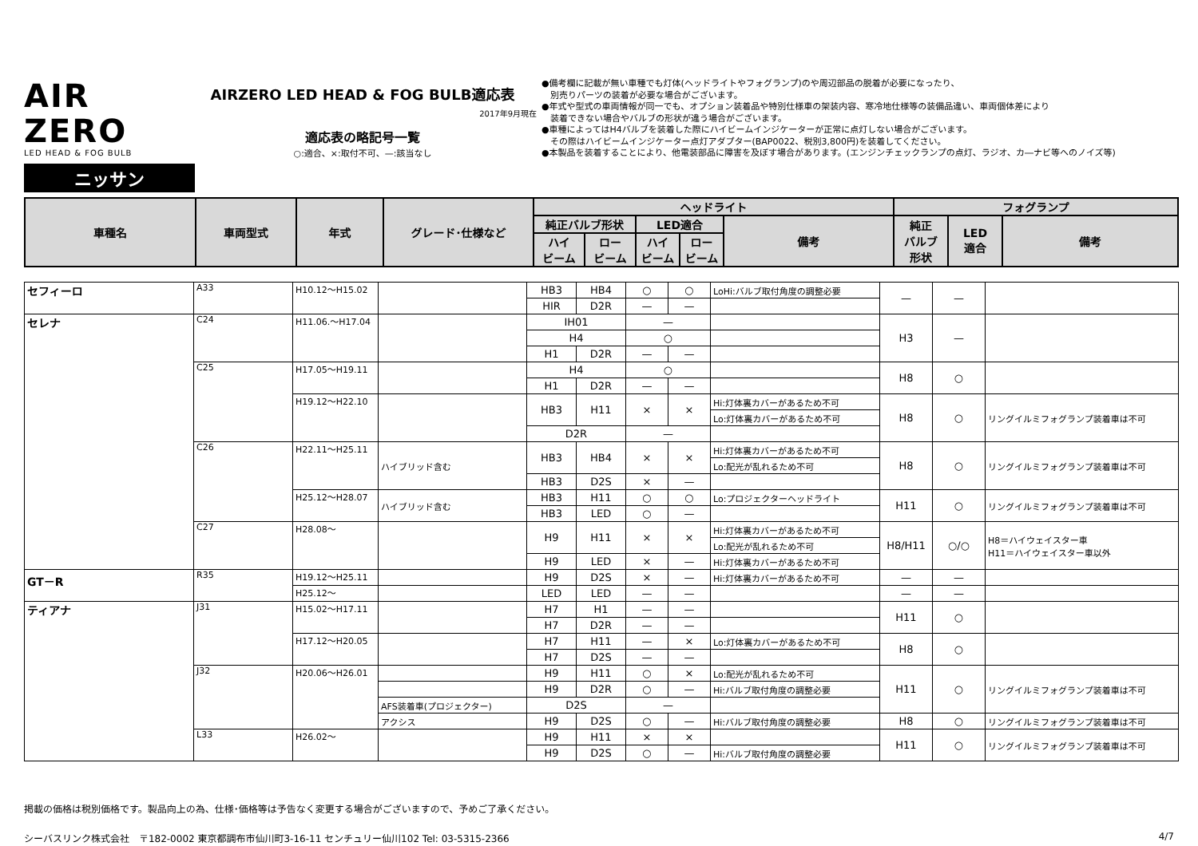AIR ZERO
LED HEAD & FOG BULB
ニッサン
AIRZERO LED HEAD & FOG BULB適応表
2017年9月現在
適応表の略記号一覧
○:適合、×:取付不可、—:該当なし
●備考欄に記載が無い車種でも灯体(ヘッドライトやフォグランプ)のや周辺部品の脱着が必要になったり、
　別売りパーツの装着が必要な場合がございます。
●年式や型式の車両情報が同一でも、オプション装着品や特別仕様車の架装内容、寒冷地仕様等の装備品違い、車両個体差により
　装着できない場合やバルブの形状が違う場合がございます。
●車種によってはH4バルブを装着した際にハイビームインジケーターが正常に点灯しない場合がございます。
　その際はハイビームインジケーター点灯アダプター(BAP0022、税別3,800円)を装着してください。
●本製品を装着することにより、他電装部品に障害を及ぼす場合があります。(エンジンチェックランプの点灯、ラジオ、カ―ナビ等へのノイズ等)
| 車種名 | 車両型式 | 年式 | グレード･仕様など | ヘッドライト | | | | | フォグランプ | | |
| --- | --- | --- | --- | --- | --- | --- | --- | --- | --- | --- | --- |
| | | | | 純正バルブ形状 | | LED適合 | | 備考 | 純正 バルブ 形状 | LED 適合 | 備考 |
| | | | | ハイ ビーム | ロー ビーム | ハイ ビーム | ロー ビーム | | | | |
| セフィーロ | A33 | H10.12～H15.02 | | HB3 | HB4 | ○ | ○ | LoHi:バルブ取付角度の調整必要 | — | — | |
| | | | | HIR | D2R | — | — | | | | |
| セレナ | C24 | H11.06.～H17.04 | | IH01 | | — | | | H3 | — | |
| | | | | H4 | | ○ | | | | | |
| | | | | H1 | D2R | — | — | | | | |
| | C25 | H17.05～H19.11 | | H4 | | ○ | | | H8 | ○ | |
| | | | | H1 | D2R | — | — | | | | |
| | | H19.12～H22.10 | | HB3 | H11 | × | × | Hi:灯体裏カバーがあるため不可 | H8 | ○ | リングイルミフォグランプ装着車は不可 |
| | | | | | | | | Lo:灯体裏カバーがあるため不可 | | | |
| | | | | D2R | | — | | | | | |
| | C26 | H22.11～H25.11 | ハイブリッド含む | HB3 | HB4 | × | × | Hi:灯体裏カバーがあるため不可 | H8 | ○ | リングイルミフォグランプ装着車は不可 |
| | | | | | | | | Lo:配光が乱れるため不可 | | | |
| | | | | HB3 | D2S | × | — | | | | |
| | | H25.12～H28.07 | ハイブリッド含む | HB3 | H11 | ○ | ○ | Lo:プロジェクターヘッドライト | H11 | ○ | リングイルミフォグランプ装着車は不可 |
| | | | | HB3 | LED | ○ | — | | | | |
| | C27 | H28.08～ | | H9 | H11 | × | × | Hi:灯体裏カバーがあるため不可 | H8/H11 | ○/○ | H8＝ハイウェイスター車 H11＝ハイウェイスター車以外 |
| | | | | | | | | Lo:配光が乱れるため不可 | | | |
| | | | | H9 | LED | × | — | Hi:灯体裏カバーがあるため不可 | | | |
| GT－R | R35 | H19.12～H25.11 | | H9 | D2S | × | — | Hi:灯体裏カバーがあるため不可 | — | — | |
| | | H25.12～ | | LED | LED | — | — | | — | — | |
| ティアナ | J31 | H15.02～H17.11 | | H7 | H1 | — | — | | H11 | ○ | |
| | | | | H7 | D2R | — | — | | | | |
| | | H17.12～H20.05 | | H7 | H11 | — | × | Lo:灯体裏カバーがあるため不可 | H8 | ○ | |
| | | | | H7 | D2S | — | — | | | | |
| | J32 | H20.06～H26.01 | | H9 | H11 | ○ | × | Lo:配光が乱れるため不可 | H11 | ○ | リングイルミフォグランプ装着車は不可 |
| | | | | H9 | D2R | ○ | — | Hi:バルブ取付角度の調整必要 | | | |
| | | | AFS装着車(プロジェクター) | D2S | | — | | | | | |
| | | | アクシス | H9 | D2S | ○ | — | Hi:バルブ取付角度の調整必要 | H8 | ○ | リングイルミフォグランプ装着車は不可 |
| | L33 | H26.02～ | | H9 | H11 | × | × | | H11 | ○ | リングイルミフォグランプ装着車は不可 |
| | | | | H9 | D2S | ○ | — | Hi:バルブ取付角度の調整必要 | | | |
掲載の価格は税別価格です。製品向上の為、仕様･価格等は予告なく変更する場合がございますので、予めご了承ください。
シーバスリンク株式会社　〒182-0002 東京都調布市仙川町3-16-11 センチュリー仙川102 Tel: 03-5315-2366 4/7